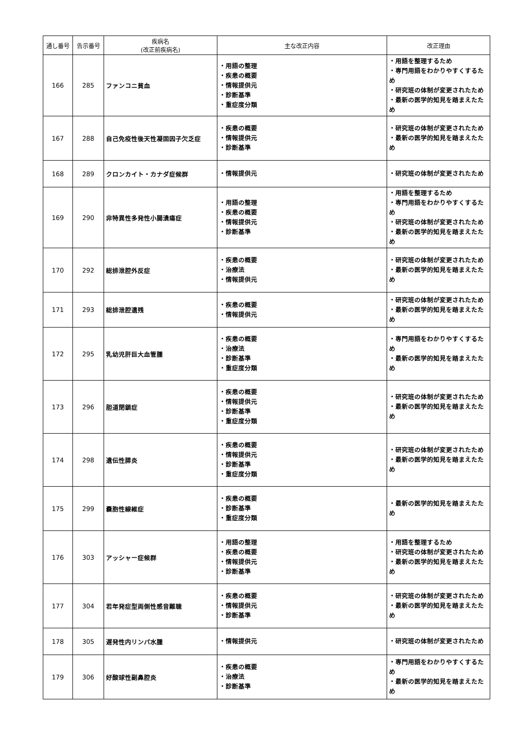| 通し番号 | 告示番号 | 疾病名 (改正前疾病名) | 主な改正内容 | 改正理由 |
| --- | --- | --- | --- | --- |
| 166 | 285 | ファンコニ貧血 | ・用語の整理 ・疾患の概要 ・情報提供元 ・診断基準 ・重症度分類 | ・用語を整理するため ・専門用語をわかりやすくするため ・研究班の体制が変更されたため ・最新の医学的知見を踏まえたため |
| 167 | 288 | 自己免疫性後天性凝固因子欠乏症 | ・疾患の概要 ・情報提供元 ・診断基準 | ・研究班の体制が変更されたため ・最新の医学的知見を踏まえたため |
| 168 | 289 | クロンカイト・カナダ症候群 | ・情報提供元 | ・研究班の体制が変更されたため |
| 169 | 290 | 非特異性多発性小腸潰瘍症 | ・用語の整理 ・疾患の概要 ・情報提供元 ・診断基準 | ・用語を整理するため ・専門用語をわかりやすくするため ・研究班の体制が変更されたため ・最新の医学的知見を踏まえたため |
| 170 | 292 | 総排泄腔外反症 | ・疾患の概要 ・治療法 ・情報提供元 | ・研究班の体制が変更されたため ・最新の医学的知見を踏まえたため |
| 171 | 293 | 総排泄腔遺残 | ・疾患の概要 ・情報提供元 | ・研究班の体制が変更されたため ・最新の医学的知見を踏まえたため |
| 172 | 295 | 乳幼児肝巨大血管腫 | ・疾患の概要 ・治療法 ・診断基準 ・重症度分類 | ・専門用語をわかりやすくするため ・最新の医学的知見を踏まえたため |
| 173 | 296 | 胆道閉鎖症 | ・疾患の概要 ・情報提供元 ・診断基準 ・重症度分類 | ・研究班の体制が変更されたため ・最新の医学的知見を踏まえたため |
| 174 | 298 | 遺伝性膵炎 | ・疾患の概要 ・情報提供元 ・診断基準 ・重症度分類 | ・研究班の体制が変更されたため ・最新の医学的知見を踏まえたため |
| 175 | 299 | 嚢胞性線維症 | ・疾患の概要 ・診断基準 ・重症度分類 | ・最新の医学的知見を踏まえたため |
| 176 | 303 | アッシャー症候群 | ・用語の整理 ・疾患の概要 ・情報提供元 ・診断基準 | ・用語を整理するため ・研究班の体制が変更されたため ・最新の医学的知見を踏まえたため |
| 177 | 304 | 若年発症型両側性感音難聴 | ・疾患の概要 ・情報提供元 ・診断基準 | ・研究班の体制が変更されたため ・最新の医学的知見を踏まえたため |
| 178 | 305 | 遅発性内リンパ水腫 | ・情報提供元 | ・研究班の体制が変更されたため |
| 179 | 306 | 好酸球性副鼻腔炎 | ・疾患の概要 ・治療法 ・診断基準 | ・専門用語をわかりやすくするため ・最新の医学的知見を踏まえたため |